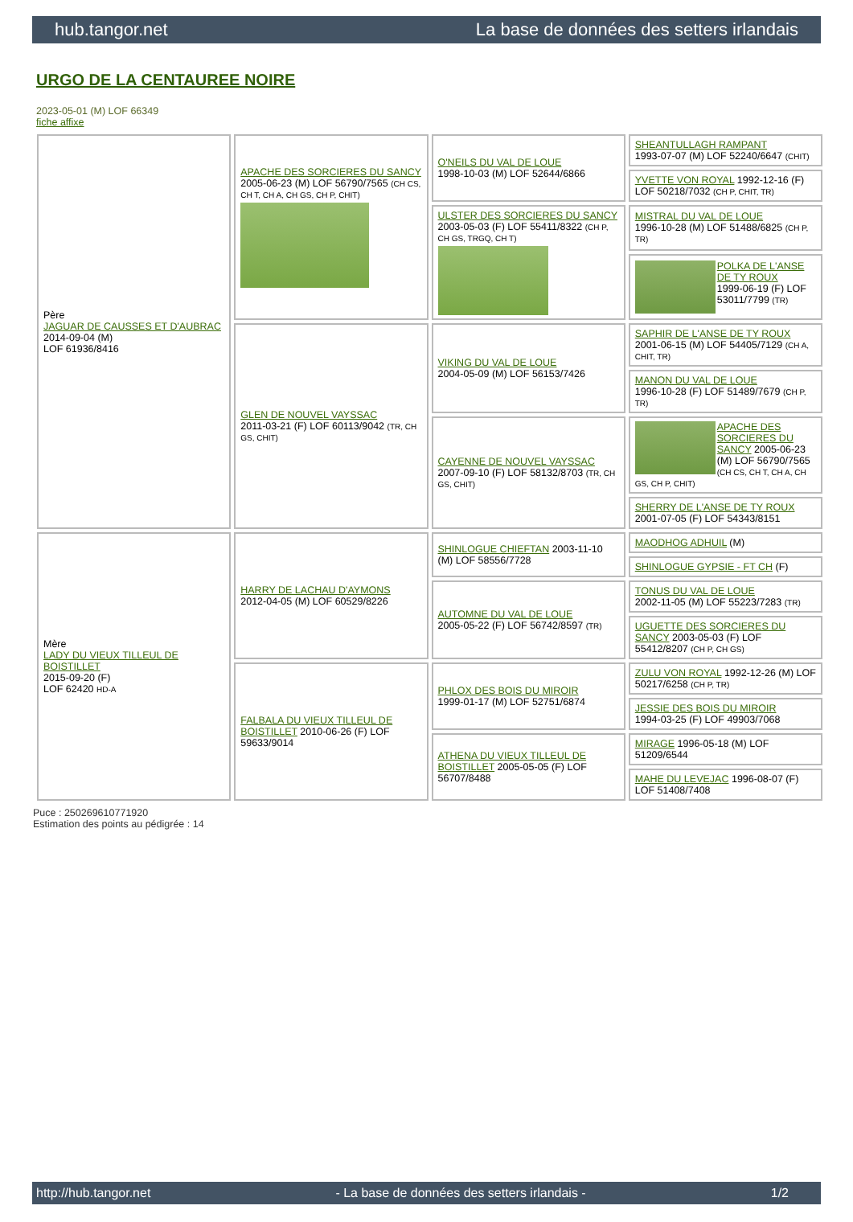hub.tangor.net La base de données des setters irlandais
URGO DE LA CENTAUREE NOIRE
2023-05-01 (M) LOF 66349
fiche affixe
| Père JAGUAR DE CAUSSES ET D'AUBRAC 2014-09-04 (M) LOF 61936/8416 | APACHE DES SORCIERES DU SANCY 2005-06-23 (M) LOF 56790/7565 (CH CS, CH T, CH A, CH GS, CH P, CHIT) | O'NEILS DU VAL DE LOUE 1998-10-03 (M) LOF 52644/6866 | SHEANTULLAGH RAMPANT 1993-07-07 (M) LOF 52240/6647 (CHIT) |
| | | | YVETTE VON ROYAL 1992-12-16 (F) LOF 50218/7032 (CH P, CHIT, TR) |
| | | ULSTER DES SORCIERES DU SANCY 2003-05-03 (F) LOF 55411/8322 (CH P, CH GS, TRGQ, CH T) | MISTRAL DU VAL DE LOUE 1996-10-28 (M) LOF 51488/6825 (CH P, TR) |
| | | | POLKA DE L'ANSE DE TY ROUX 1999-06-19 (F) LOF 53011/7799 (TR) |
| | GLEN DE NOUVEL VAYSSAC 2011-03-21 (F) LOF 60113/9042 (TR, CH GS, CHIT) | VIKING DU VAL DE LOUE 2004-05-09 (M) LOF 56153/7426 | SAPHIR DE L'ANSE DE TY ROUX 2001-06-15 (M) LOF 54405/7129 (CH A, CHIT, TR) |
| | | | MANON DU VAL DE LOUE 1996-10-28 (F) LOF 51489/7679 (CH P, TR) |
| | | CAYENNE DE NOUVEL VAYSSAC 2007-09-10 (F) LOF 58132/8703 (TR, CH GS, CHIT) | APACHE DES SORCIERES DU SANCY 2005-06-23 (M) LOF 56790/7565 (CH CS, CH T, CH A, CH GS, CH P, CHIT) |
| | | | SHERRY DE L'ANSE DE TY ROUX 2001-07-05 (F) LOF 54343/8151 |
| Mère LADY DU VIEUX TILLEUL DE BOISTILLET 2015-09-20 (F) LOF 62420 HD-A | HARRY DE LACHAU D'AYMONS 2012-04-05 (M) LOF 60529/8226 | SHINLOGUE CHIEFTAN 2003-11-10 (M) LOF 58556/7728 | MAODHOG ADHUIL (M) |
| | | | SHINLOGUE GYPSIE - FT CH (F) |
| | | AUTOMNE DU VAL DE LOUE 2005-05-22 (F) LOF 56742/8597 (TR) | TONUS DU VAL DE LOUE 2002-11-05 (M) LOF 55223/7283 (TR) |
| | | | UGUETTE DES SORCIERES DU SANCY 2003-05-03 (F) LOF 55412/8207 (CH P, CH GS) |
| | FALBALA DU VIEUX TILLEUL DE BOISTILLET 2010-06-26 (F) LOF 59633/9014 | PHLOX DES BOIS DU MIROIR 1999-01-17 (M) LOF 52751/6874 | ZULU VON ROYAL 1992-12-26 (M) LOF 50217/6258 (CH P, TR) |
| | | | JESSIE DES BOIS DU MIROIR 1994-03-25 (F) LOF 49903/7068 |
| | | ATHENA DU VIEUX TILLEUL DE BOISTILLET 2005-05-05 (F) LOF 56707/8488 | MIRAGE 1996-05-18 (M) LOF 51209/6544 |
| | | | MAHE DU LEVEJAC 1996-08-07 (F) LOF 51408/7408 |
Puce : 250269610771920
Estimation des points au pédigrée : 14
http://hub.tangor.net - La base de données des setters irlandais - 1/2